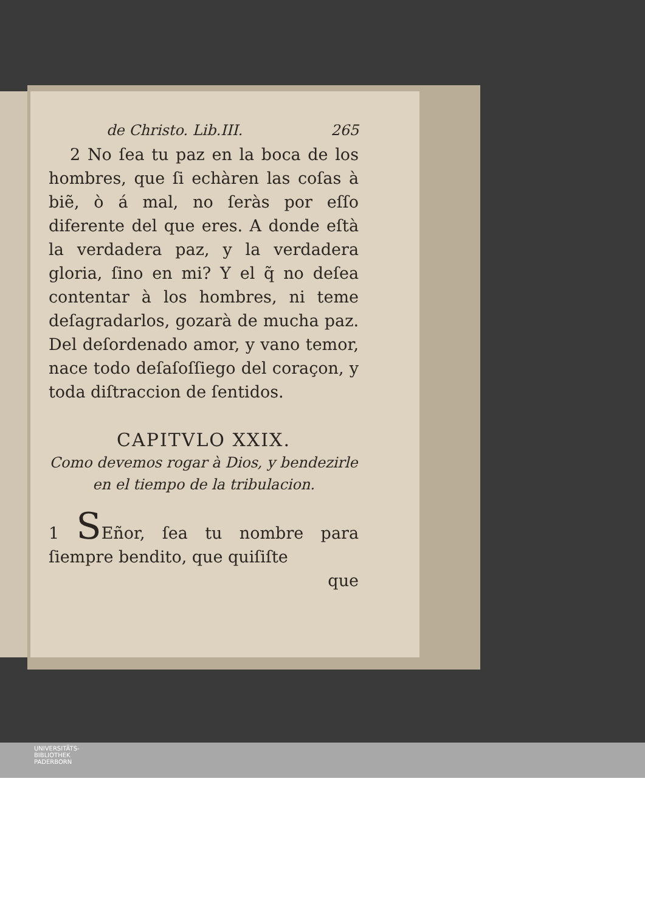de Christo. Lib.III. 265
2 No ſea tu paz en la boca de los hombres, que ſi echàren las coſas à biẽ, ò á mal, no ſeràs por eſſo diferente del que eres. A donde eſtà la verdadera paz, y la verdadera gloria, ſino en mi? Y el q̃ no deſea contentar à los hombres, ni teme deſagradarlos, gozarà de mucha paz. Del deſordenado amor, y vano temor, nace todo deſaſoſſiego del coraçon, y toda diſtraccion de ſentidos.
CAPITVLO XXIX.
Como devemos rogar à Dios, y bendezirle en el tiempo de la tribulacion.
1 SEñor, ſea tu nombre para ſiempre bendito, que quiſiſte
que
UNIVERSITÄTS-
BIBLIOTHEK
PADERBORN